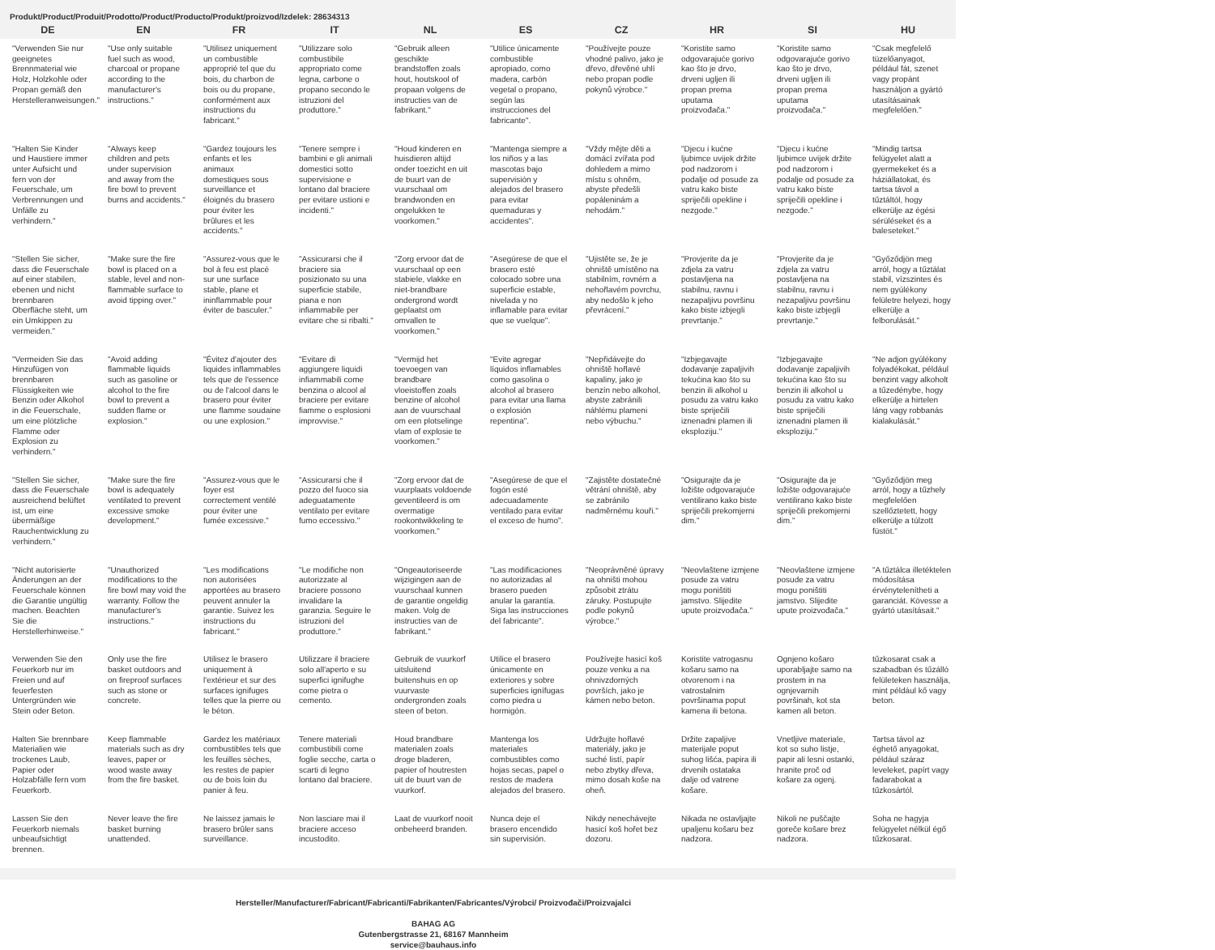Produkt/Product/Produit/Prodotto/Product/Producto/Produkt/proizvod/Izdelek: 28634313
| DE | EN | FR | IT | NL | ES | CZ | HR | SI | HU |
| --- | --- | --- | --- | --- | --- | --- | --- | --- | --- |
| "Verwenden Sie nur geeignetes Brennmaterial wie Holz, Holzkohle oder Propan gemäß den Herstelleranweisungen." | "Use only suitable fuel such as wood, charcoal or propane according to the manufacturer's instructions." | "Utilisez uniquement un combustible approprié tel que du bois, du charbon de bois ou du propane, conformément aux instructions du fabricant." | "Utilizzare solo combustibile appropriato come legna, carbone o propano secondo le istruzioni del produttore." | "Gebruik alleen geschikte brandstoffen zoals hout, houtskool of propaan volgens de instructies van de fabrikant." | "Utilice únicamente combustible apropiado, como madera, carbón vegetal o propano, según las instrucciones del fabricante". | "Používejte pouze vhodné palivo, jako je dřevo, dřevěné uhlí nebo propan podle pokynů výrobce." | "Koristite samo odgovarajuće gorivo kao što je drvo, drveni ugljen ili propan prema uputama proizvođača." | "Koristite samo odgovarajuće gorivo kao što je drvo, drveni ugljen ili propan prema uputama proizvođača." | "Csak megfelelő tüzelőanyagot, például fát, szenet vagy propánt használjon a gyártó utasításainak megfelelően." |
| "Halten Sie Kinder und Haustiere immer unter Aufsicht und fern von der Feuerschale, um Verbrennungen und Unfälle zu verhindern." | "Always keep children and pets under supervision and away from the fire bowl to prevent burns and accidents." | "Gardez toujours les enfants et les animaux domestiques sous surveillance et éloignés du brasero pour éviter les brûlures et les accidents." | "Tenere sempre i bambini e gli animali domestici sotto supervisione e lontano dal braciere per evitare ustioni e incidenti." | "Houd kinderen en huisdieren altijd onder toezicht en uit de buurt van de vuurschaal om brandwonden en ongelukken te voorkomen." | "Mantenga siempre a los niños y a las mascotas bajo supervisión y alejados del brasero para evitar quemaduras y accidentes". | "Vždy mějte děti a domácí zvířata pod dohledem a mimo místu s ohněm, abyste předešli popáleninám a nehodám." | "Djecu i kućne ljubimce uvijek držite pod nadzorom i podalje od posude za vatru kako biste spriječili opekline i nezgode." | "Djecu i kućne ljubimce uvijek držite pod nadzorom i podalje od posude za vatru kako biste spriječili opekline i nezgode." | "Mindig tartsa felügyelet alatt a gyermekeket és a háziállatokat, és tartsa távol a tűztáltól, hogy elkerülje az égési sérüléseket és a baleseteket." |
| "Stellen Sie sicher, dass die Feuerschale auf einer stabilen, ebenen und nicht brennbaren Oberfläche steht, um ein Umkippen zu vermeiden." | "Make sure the fire bowl is placed on a stable, level and non-flammable surface to avoid tipping over." | "Assurez-vous que le bol à feu est placé sur une surface stable, plane et ininflammable pour éviter de basculer." | "Assicurarsi che il braciere sia posizionato su una superficie stabile, piana e non infiammabile per evitare che si ribalti." | "Zorg ervoor dat de vuurschaal op een stabiele, vlakke en niet-brandbare ondergrond wordt geplaatst om omvallen te voorkomen." | "Asegúrese de que el brasero esté colocado sobre una superficie estable, nivelada y no inflamable para evitar que se vuelque". | "Ujistěte se, že je ohniště umístěno na stabilním, rovném a nehořlavém povrchu, aby nedošlo k jeho převrácení." | "Provjerite da je zdjela za vatru postavljena na stabilnu, ravnu i nezapaljivu površinu kako biste izbjegli prevrtanje." | "Provjerite da je zdjela za vatru postavljena na stabilnu, ravnu i nezapaljivu površinu kako biste izbjegli prevrtanje." | "Győződjön meg arról, hogy a tűztálat stabil, vízszintes és nem gyúlékony felületre helyezi, hogy elkerülje a felborulását." |
| "Vermeiden Sie das Hinzufügen von brennbaren Flüssigkeiten wie Benzin oder Alkohol in die Feuerschale, um eine plötzliche Flamme oder Explosion zu verhindern." | "Avoid adding flammable liquids such as gasoline or alcohol to the fire bowl to prevent a sudden flame or explosion." | "Évitez d'ajouter des liquides inflammables tels que de l'essence ou de l'alcool dans le brasero pour éviter une flamme soudaine ou une explosion." | "Evitare di aggiungere liquidi infiammabili come benzina o alcool al braciere per evitare fiamme o esplosioni improvvise." | "Vermijd het toevoegen van brandbare vloeistoffen zoals benzine of alcohol aan de vuurschaal om een plotselinge vlam of explosie te voorkomen." | "Evite agregar líquidos inflamables como gasolina o alcohol al brasero para evitar una llama o explosión repentina". | "Nepřidávejte do ohniště hořlavé kapaliny, jako je benzín nebo alkohol, abyste zabránili náhlému plameni nebo výbuchu." | "Izbjegavajte dodavanje zapaljivih tekućina kao što su benzin ili alkohol u posudu za vatru kako biste spriječili iznenadni plamen ili eksploziju." | "Izbjegavajte dodavanje zapaljivih tekućina kao što su benzin ili alkohol u posudu za vatru kako biste spriječili iznenadni plamen ili eksploziju." | "Ne adjon gyúlékony folyadékokat, például benzint vagy alkoholt a tűzedénybe, hogy elkerülje a hirtelen láng vagy robbanás kialakulását." |
| "Stellen Sie sicher, dass die Feuerschale ausreichend belüftet ist, um eine übermäßige Rauchentwicklung zu verhindern." | "Make sure the fire bowl is adequately ventilated to prevent excessive smoke development." | "Assurez-vous que le foyer est correctement ventilé pour éviter une fumée excessive." | "Assicurarsi che il pozzo del fuoco sia adeguatamente ventilato per evitare fumo eccessivo." | "Zorg ervoor dat de vuurplaats voldoende geventileerd is om overmatige rookontwikkeling te voorkomen." | "Asegúrese de que el fogón esté adecuadamente ventilado para evitar el exceso de humo". | "Zajistěte dostatečné větrání ohniště, aby se zabránilo nadměrnému kouři." | "Osigurajte da je ložište odgovarajuće ventilirano kako biste spriječili prekomjerni dim." | "Osigurajte da je ložište odgovarajuće ventilirano kako biste spriječili prekomjerni dim." | "Győződjön meg arról, hogy a tűzhely megfelelően szellőztetett, hogy elkerülje a túlzott füstöt." |
| "Nicht autorisierte Änderungen an der Feuerschale können die Garantie ungültig machen. Beachten Sie die Herstellerhinweise." | "Unauthorized modifications to the fire bowl may void the warranty. Follow the manufacturer's instructions." | "Les modifications non autorisées apportées au brasero peuvent annuler la garantie. Suivez les instructions du fabricant." | "Le modifiche non autorizzate al braciere possono invalidare la garanzia. Seguire le istruzioni del produttore." | "Ongeautoriseerde wijzigingen aan de vuurschaal kunnen de garantie ongeldig maken. Volg de instructies van de fabrikant." | "Las modificaciones no autorizadas al brasero pueden anular la garantía. Siga las instrucciones del fabricante". | "Neoprávněné úpravy na ohništi mohou způsobit ztrátu záruky. Postupujte podle pokynů výrobce." | "Neovlaštene izmjene posude za vatru mogu poništiti jamstvo. Slijedite upute proizvođača." | "Neovlaštene izmjene posude za vatru mogu poništiti jamstvo. Slijedite upute proizvođača." | "A tűztálca illetéktelen módosítása érvénytelenítheti a garanciát. Kövesse a gyártó utasításait." |
| Verwenden Sie den Feuerkorb nur im Freien und auf feuerfesten Untergründen wie Stein oder Beton. | Only use the fire basket outdoors and on fireproof surfaces such as stone or concrete. | Utilisez le brasero uniquement à l'extérieur et sur des surfaces ignifuges telles que la pierre ou le béton. | Utilizzare il braciere solo all'aperto e su superfici ignifughe come pietra o cemento. | Gebruik de vuurkorf uitsluitend buitenshuis en op vuurvaste ondergronden zoals steen of beton. | Utilice el brasero únicamente en exteriores y sobre superficies ignífugas como piedra u hormigón. | Používejte hasicí koš pouze venku a na ohnivzdorných površích, jako je kámen nebo beton. | Koristite vatrogasnu košaru samo na otvorenom i na vatrostalnim površinama poput kamena ili betona. | Ognjeno košaro uporabljajte samo na prostem in na ognjevarnih površinah, kot sta kamen ali beton. | tűzkosarat csak a szabadban és tűzálló felületeken használja, mint például kő vagy beton. |
| Halten Sie brennbare Materialien wie trockenes Laub, Papier oder Holzabfälle fern vom Feuerkorb. | Keep flammable materials such as dry leaves, paper or wood waste away from the fire basket. | Gardez les matériaux combustibles tels que les feuilles sèches, les restes de papier ou de bois loin du panier à feu. | Tenere materiali combustibili come foglie secche, carta o scarti di legno lontano dal braciere. | Houd brandbare materialen zoals droge bladeren, papier of houtresten uit de buurt van de vuurkorf. | Mantenga los materiales combustibles como hojas secas, papel o restos de madera alejados del brasero. | Udržujte hořlavé materiály, jako je suché listí, papír nebo zbytky dřeva, mimo dosah koše na oheň. | Držite zapaljive materijale poput suhog lišća, papira ili drvenih ostataka dalje od vatrene košare. | Vnetljive materiale, kot so suho listje, papir ali lesni ostanki, hranite proč od košare za ogenj. | Tartsa távol az éghető anyagokat, például száraz leveleket, papírt vagy fadarabokat a tűzkosártól. |
| Lassen Sie den Feuerkorb niemals unbeaufsichtigt brennen. | Never leave the fire basket burning unattended. | Ne laissez jamais le brasero brûler sans surveillance. | Non lasciare mai il braciere acceso incustodito. | Laat de vuurkorf nooit onbeheerd branden. | Nunca deje el brasero encendido sin supervisión. | Nikdy nenechávejte hasicí koš hořet bez dozoru. | Nikada ne ostavljajte upaljenu košaru bez nadzora. | Nikoli ne puščajte goreče košare brez nadzora. | Soha ne hagyja felügyelet nélkül égő tűzkosarat. |
Hersteller/Manufacturer/Fabricant/Fabricanti/Fabrikanten/Fabricantes/Výrobci/ Proizvođači/Proizvajalci
BAHAG AG
Gutenbergstrasse 21, 68167 Mannheim
service@bauhaus.info